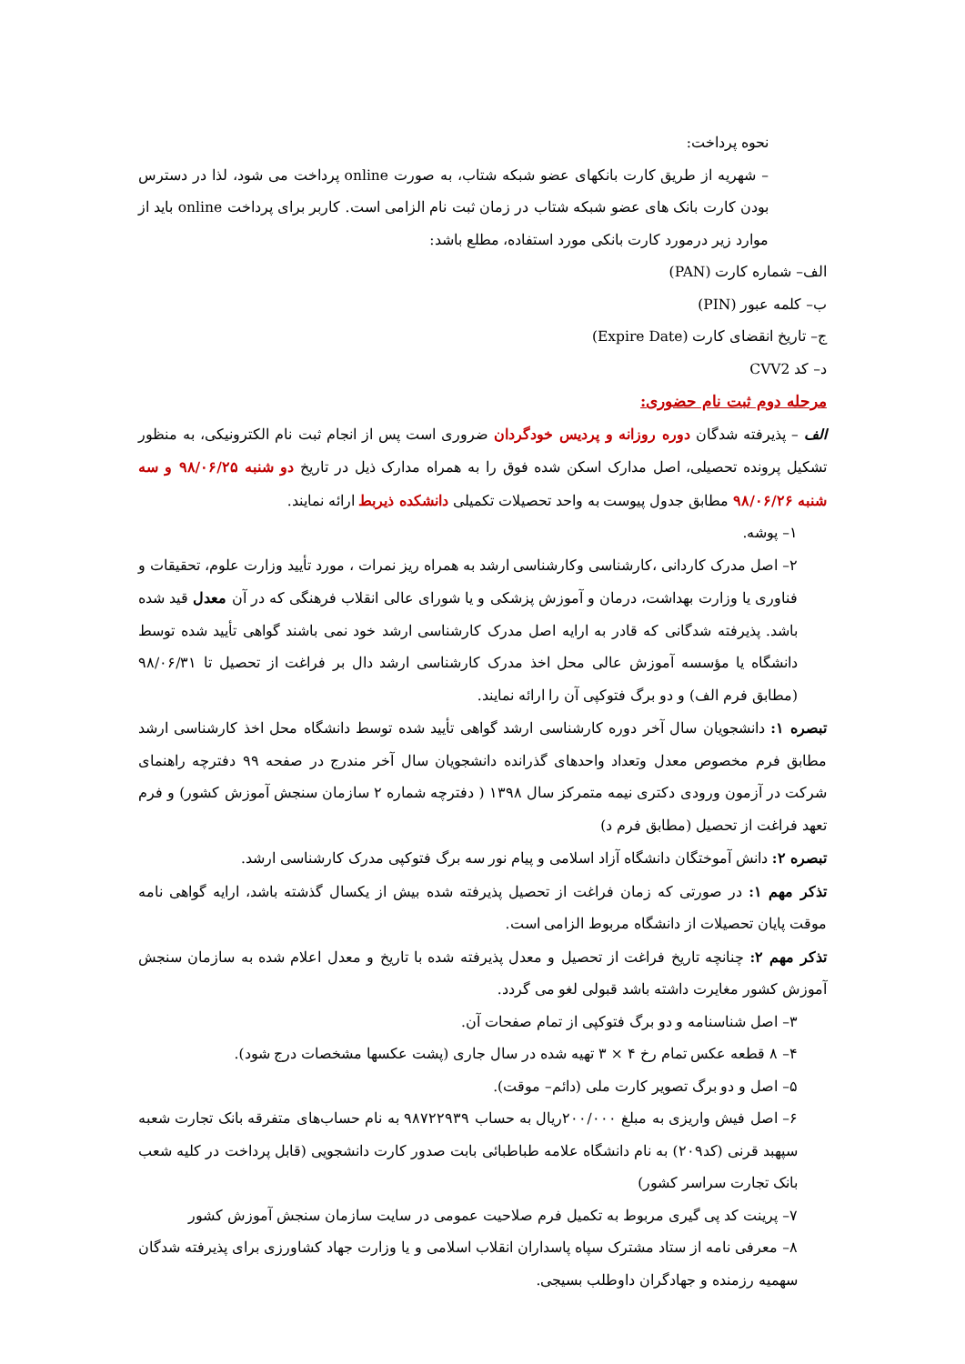نحوه پرداخت:
– شهریه از طریق کارت بانکهای عضو شبکه شتاب، به صورت online پرداخت می شود، لذا در دسترس بودن کارت بانک های عضو شبکه شتاب در زمان ثبت نام الزامی است. کاربر برای پرداخت online باید از موارد زیر درمورد کارت بانکی مورد استفاده، مطلع باشد:
الف– شماره کارت (PAN)
ب– کلمه عبور (PIN)
ج– تاریخ انقضای کارت (Expire Date)
د– کد CVV2
مرحله دوم ثبت نام حضوری:
الف – پذیرفته شدگان دوره روزانه و پردیس خودگردان ضروری است پس از انجام ثبت نام الکترونیکی، به منظور تشکیل پرونده تحصیلی، اصل مدارک اسکن شده فوق را به همراه مدارک ذیل در تاریخ دو شنبه ۹۸/۰۶/۲۵ و سه شنبه ۹۸/۰۶/۲۶ مطابق جدول پیوست به واحد تحصیلات تکمیلی دانشکده ذیربط ارائه نمایند.
۱– پوشه.
۲– اصل مدرک کاردانی ،کارشناسی وکارشناسی ارشد به همراه ریز نمرات ، مورد تأیید وزارت علوم، تحقیقات و فناوری یا وزارت بهداشت، درمان و آموزش پزشکی و یا شورای عالی انقلاب فرهنگی که در آن معدل قید شده باشد. پذیرفته شدگانی که قادر به ارایه اصل مدرک کارشناسی ارشد خود نمی باشند گواهی تأیید شده توسط دانشگاه یا مؤسسه آموزش عالی محل اخذ مدرک کارشناسی ارشد دال بر فراغت از تحصیل تا ۹۸/۰۶/۳۱ (مطابق فرم الف) و دو برگ فتوکپی آن را ارائه نمایند.
تبصره ۱: دانشجویان سال آخر دوره کارشناسی ارشد گواهی تأیید شده توسط دانشگاه محل اخذ کارشناسی ارشد مطابق فرم مخصوص معدل وتعداد واحدهای گذرانده دانشجویان سال آخر مندرج در صفحه ۹۹ دفترچه راهنمای شرکت در آزمون ورودی دکتری نیمه متمرکز سال ۱۳۹۸ ( دفترچه شماره ۲ سازمان سنجش آموزش کشور) و فرم تعهد فراغت از تحصیل (مطابق فرم د)
تبصره ۲: دانش آموختگان دانشگاه آزاد اسلامی و پیام نور سه برگ فتوکپی مدرک کارشناسی ارشد.
تذکر مهم ۱: در صورتی که زمان فراغت از تحصیل پذیرفته شده بیش از یکسال گذشته باشد، ارایه گواهی نامه موقت پایان تحصیلات از دانشگاه مربوط الزامی است.
تذکر مهم ۲: چنانچه تاریخ فراغت از تحصیل و معدل پذیرفته شده با تاریخ و معدل اعلام شده به سازمان سنجش آموزش کشور مغایرت داشته باشد قبولی لغو می گردد.
۳– اصل شناسنامه و دو برگ فتوکپی از تمام صفحات آن.
۴– ۸ قطعه عکس تمام رخ ۴ × ۳ تهیه شده در سال جاری (پشت عکسها مشخصات درج شود).
۵– اصل و دو برگ تصویر کارت ملی (دائم– موقت).
۶– اصل فیش واریزی به مبلغ ۲۰۰/۰۰۰ریال به حساب ۹۸۷۲۲۹۳۹ به نام حساب‌های متفرقه بانک تجارت شعبه سپهبد قرنی (کد۲۰۹) به نام دانشگاه علامه طباطبائی بابت صدور کارت دانشجویی (قابل پرداخت در کلیه شعب بانک تجارت سراسر کشور)
۷– پرینت کد پی گیری مربوط به تکمیل فرم صلاحیت عمومی در سایت سازمان سنجش آموزش کشور
۸– معرفی نامه از ستاد مشترک سپاه پاسداران انقلاب اسلامی و یا وزارت جهاد کشاورزی برای پذیرفته شدگان سهمیه رزمنده و جهادگران داوطلب بسیجی.